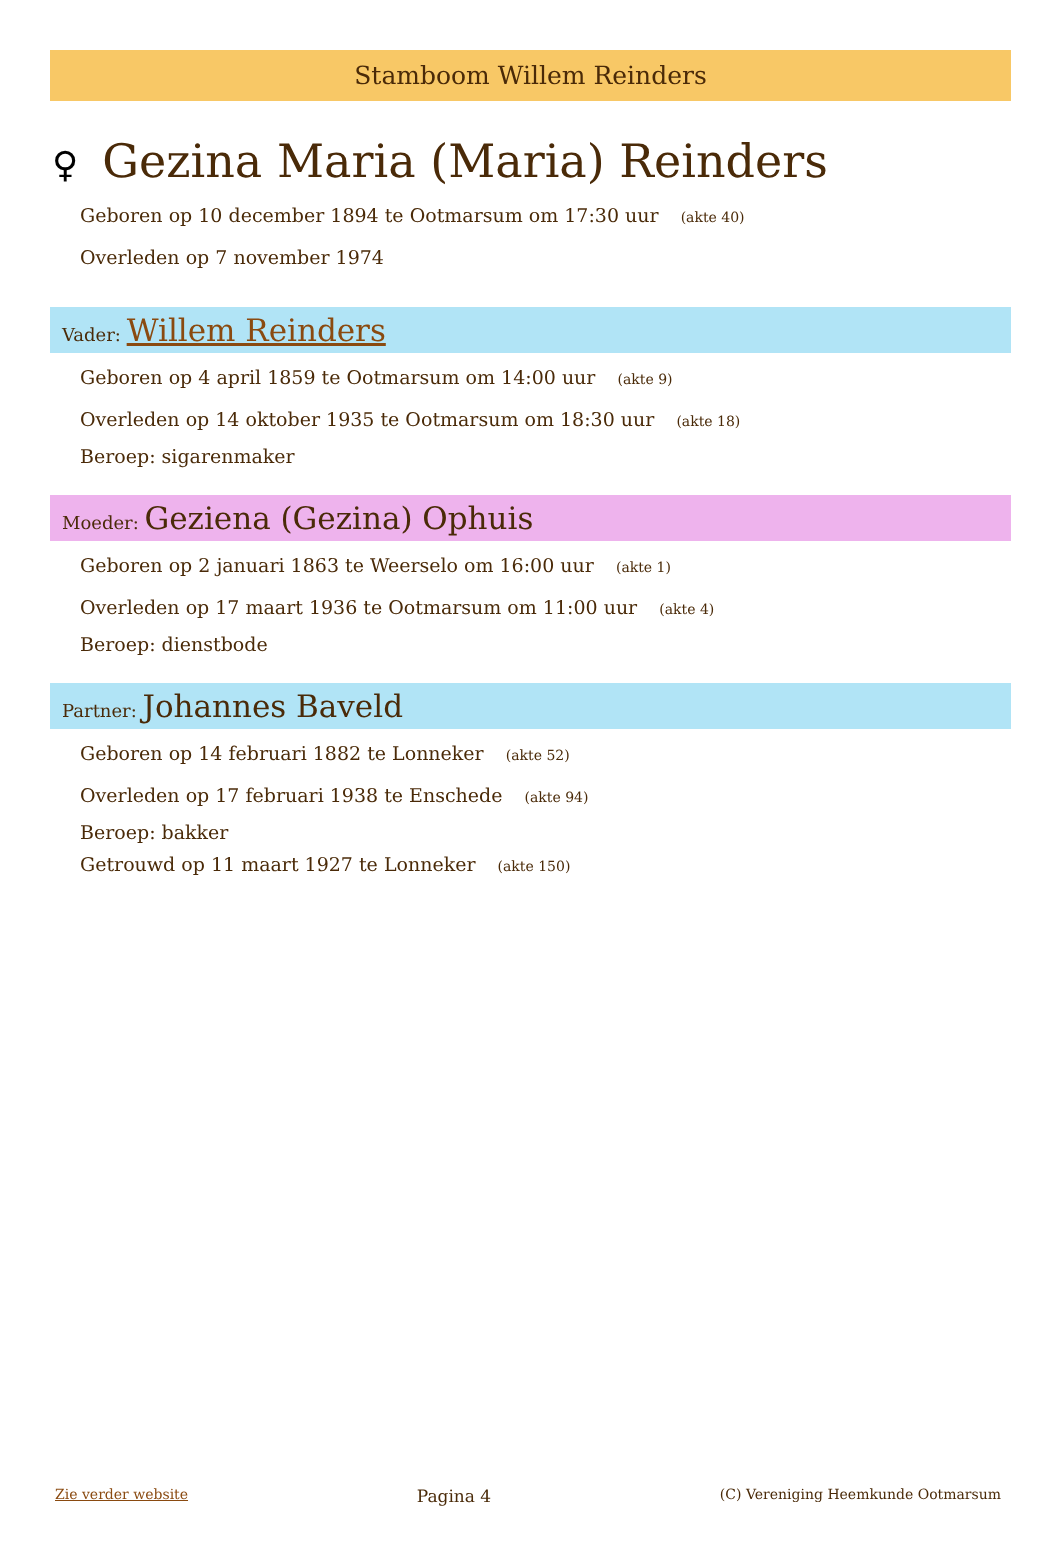Stamboom Willem Reinders
♀ Gezina Maria (Maria) Reinders
Geboren op 10 december 1894 te Ootmarsum om 17:30 uur (akte 40)
Overleden op 7 november 1974
Vader: Willem Reinders
Geboren op 4 april 1859 te Ootmarsum om 14:00 uur (akte 9)
Overleden op 14 oktober 1935 te Ootmarsum om 18:30 uur (akte 18)
Beroep: sigarenmaker
Moeder: Geziena (Gezina) Ophuis
Geboren op 2 januari 1863 te Weerselo om 16:00 uur (akte 1)
Overleden op 17 maart 1936 te Ootmarsum om 11:00 uur (akte 4)
Beroep: dienstbode
Partner: Johannes Baveld
Geboren op 14 februari 1882 te Lonneker (akte 52)
Overleden op 17 februari 1938 te Enschede (akte 94)
Beroep: bakker
Getrouwd op 11 maart 1927 te Lonneker (akte 150)
Zie verder website Pagina 4 (C) Vereniging Heemkunde Ootmarsum